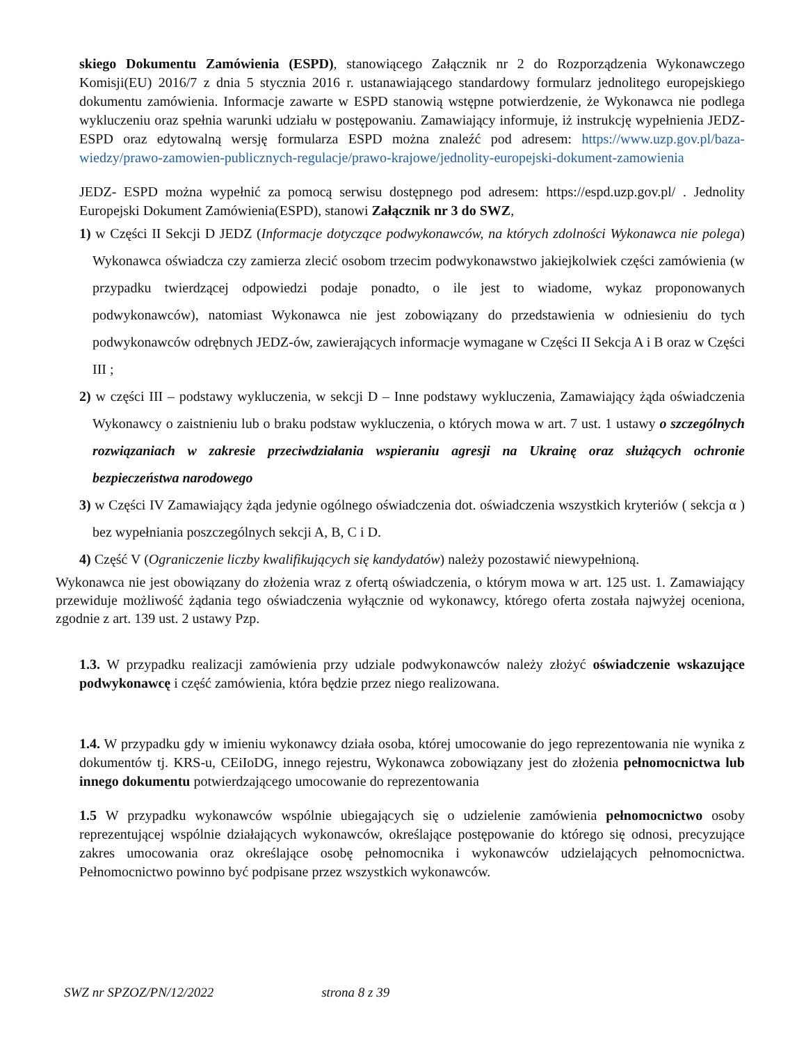skiego Dokumentu Zamówienia (ESPD), stanowiącego Załącznik nr 2 do Rozporządzenia Wykonawczego Komisji(EU) 2016/7 z dnia 5 stycznia 2016 r. ustanawiającego standardowy formularz jednolitego europejskiego dokumentu zamówienia. Informacje zawarte w ESPD stanowią wstępne potwierdzenie, że Wykonawca nie podlega wykluczeniu oraz spełnia warunki udziału w postępowaniu. Zamawiający informuje, iż instrukcję wypełnienia JEDZ- ESPD oraz edytowalną wersję formularza ESPD można znaleźć pod adresem: https://www.uzp.gov.pl/baza-wiedzy/prawo-zamowien-publicznych-regulacje/prawo-krajowe/jednolity-europejski-dokument-zamowienia
JEDZ- ESPD można wypełnić za pomocą serwisu dostępnego pod adresem: https://espd.uzp.gov.pl/ . Jednolity Europejski Dokument Zamówienia(ESPD), stanowi Załącznik nr 3 do SWZ,
1) w Części II Sekcji D JEDZ (Informacje dotyczące podwykonawców, na których zdolności Wykonawca nie polega) Wykonawca oświadcza czy zamierza zlecić osobom trzecim podwykonawstwo jakiejkolwiek części zamówienia (w przypadku twierdzącej odpowiedzi podaje ponadto, o ile jest to wiadome, wykaz proponowanych podwykonawców), natomiast Wykonawca nie jest zobowiązany do przedstawienia w odniesieniu do tych podwykonawców odrębnych JEDZ-ów, zawierających informacje wymagane w Części II Sekcja A i B oraz w Części III ;
2) w części III – podstawy wykluczenia, w sekcji D – Inne podstawy wykluczenia, Zamawiający żąda oświadczenia Wykonawcy o zaistnieniu lub o braku podstaw wykluczenia, o których mowa w art. 7 ust. 1 ustawy o szczególnych rozwiązaniach w zakresie przeciwdziałania wspieraniu agresji na Ukrainę oraz służących ochronie bezpieczeństwa narodowego
3) w Części IV Zamawiający żąda jedynie ogólnego oświadczenia dot. oświadczenia wszystkich kryteriów ( sekcja α ) bez wypełniania poszczególnych sekcji A, B, C i D.
4) Część V (Ograniczenie liczby kwalifikujących się kandydatów) należy pozostawić niewypełnioną.
Wykonawca nie jest obowiązany do złożenia wraz z ofertą oświadczenia, o którym mowa w art. 125 ust. 1. Zamawiający przewiduje możliwość żądania tego oświadczenia wyłącznie od wykonawcy, którego oferta została najwyżej oceniona, zgodnie z art. 139 ust. 2 ustawy Pzp.
1.3. W przypadku realizacji zamówienia przy udziale podwykonawców należy złożyć oświadczenie wskazujące podwykonawcę i część zamówienia, która będzie przez niego realizowana.
1.4. W przypadku gdy w imieniu wykonawcy działa osoba, której umocowanie do jego reprezentowania nie wynika z dokumentów tj. KRS-u, CEiIoDG, innego rejestru, Wykonawca zobowiązany jest do złożenia pełnomocnictwa lub innego dokumentu potwierdzającego umocowanie do reprezentowania
1.5 W przypadku wykonawców wspólnie ubiegających się o udzielenie zamówienia pełnomocnictwo osoby reprezentującej wspólnie działających wykonawców, określające postępowanie do którego się odnosi, precyzujące zakres umocowania oraz określające osobę pełnomocnika i wykonawców udzielających pełnomocnictwa. Pełnomocnictwo powinno być podpisane przez wszystkich wykonawców.
SWZ nr SPZOZ/PN/12/2022 strona 8 z 39